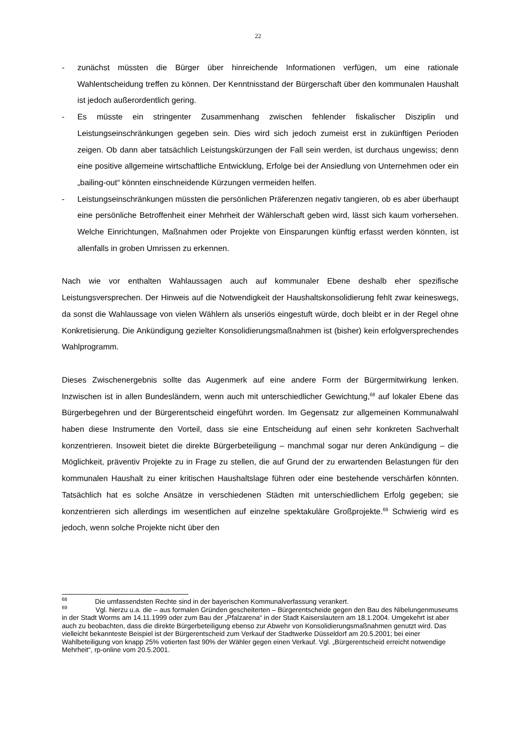22
- zunächst müssten die Bürger über hinreichende Informationen verfügen, um eine rationale Wahlentscheidung treffen zu können. Der Kenntnisstand der Bürgerschaft über den kommunalen Haushalt ist jedoch außerordentlich gering.
- Es müsste ein stringenter Zusammenhang zwischen fehlender fiskalischer Disziplin und Leistungseinschränkungen gegeben sein. Dies wird sich jedoch zumeist erst in zukünftigen Perioden zeigen. Ob dann aber tatsächlich Leistungskürzungen der Fall sein werden, ist durchaus ungewiss; denn eine positive allgemeine wirtschaftliche Entwicklung, Erfolge bei der Ansiedlung von Unternehmen oder ein „bailing-out“ könnten einschneidende Kürzungen vermeiden helfen.
- Leistungseinschränkungen müssten die persönlichen Präferenzen negativ tangieren, ob es aber überhaupt eine persönliche Betroffenheit einer Mehrheit der Wählerschaft geben wird, lässt sich kaum vorhersehen. Welche Einrichtungen, Maßnahmen oder Projekte von Einsparungen künftig erfasst werden könnten, ist allenfalls in groben Umrissen zu erkennen.
Nach wie vor enthalten Wahlaussagen auch auf kommunaler Ebene deshalb eher spezifische Leistungsversprechen. Der Hinweis auf die Notwendigkeit der Haushaltskonsolidierung fehlt zwar keineswegs, da sonst die Wahlaussage von vielen Wählern als unseriös eingestuft würde, doch bleibt er in der Regel ohne Konkretisierung. Die Ankündigung gezielter Konsolidierungsmaßnahmen ist (bisher) kein erfolgversprechendes Wahlprogramm.
Dieses Zwischenergebnis sollte das Augenmerk auf eine andere Form der Bürgermitwirkung lenken. Inzwischen ist in allen Bundesländern, wenn auch mit unterschiedlicher Gewichtung,<sup>68</sup> auf lokaler Ebene das Bürgerbegehren und der Bürgerentscheid eingeführt worden. Im Gegensatz zur allgemeinen Kommunalwahl haben diese Instrumente den Vorteil, dass sie eine Entscheidung auf einen sehr konkreten Sachverhalt konzentrieren. Insoweit bietet die direkte Bürgerbeteiligung – manchmal sogar nur deren Ankündigung – die Möglichkeit, präventiv Projekte zu in Frage zu stellen, die auf Grund der zu erwartenden Belastungen für den kommunalen Haushalt zu einer kritischen Haushaltslage führen oder eine bestehende verschärfen könnten. Tatsächlich hat es solche Ansätze in verschiedenen Städten mit unterschiedlichem Erfolg gegeben; sie konzentrieren sich allerdings im wesentlichen auf einzelne spektakuläre Großprojekte.<sup>69</sup> Schwierig wird es jedoch, wenn solche Projekte nicht über den
<sup>68</sup> Die umfassendsten Rechte sind in der bayerischen Kommunalverfassung verankert.
<sup>69</sup> Vgl. hierzu u.a. die – aus formalen Gründen gescheiterten – Bürgerentscheide gegen den Bau des Nibelungenmuseums in der Stadt Worms am 14.11.1999 oder zum Bau der „Pfalzarena“ in der Stadt Kaiserslautern am 18.1.2004. Umgekehrt ist aber auch zu beobachten, dass die direkte Bürgerbeteiligung ebenso zur Abwehr von Konsolidierungsmaßnahmen genutzt wird. Das vielleicht bekannteste Beispiel ist der Bürgerentscheid zum Verkauf der Stadtwerke Düsseldorf am 20.5.2001; bei einer Wahlbeteiligung von knapp 25% votierten fast 90% der Wähler gegen einen Verkauf. Vgl. „Bürgerentscheid erreicht notwendige Mehrheit“, rp-online vom 20.5.2001.